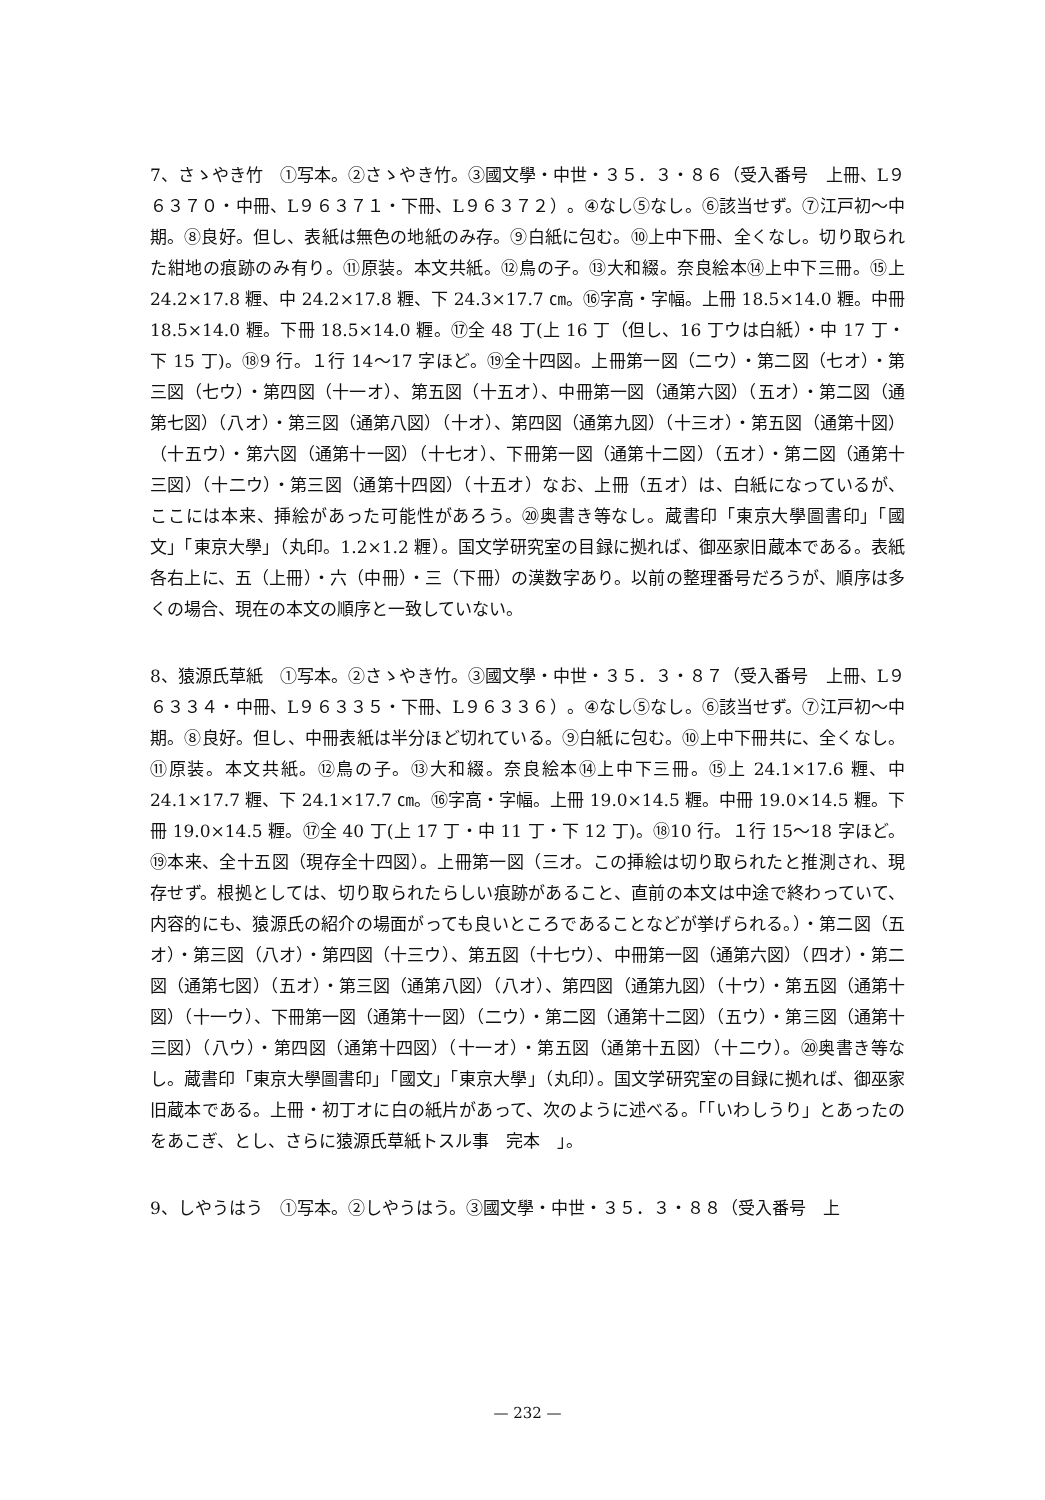7、さゝやき竹　①写本。②さゝやき竹。③國文學・中世・３５．３・８６（受入番号　上冊、L９６３７０・中冊、L９６３７１・下冊、L９６３７２）。④なし⑤なし。⑥該当せず。⑦江戸初〜中期。⑧良好。但し、表紙は無色の地紙のみ存。⑨白紙に包む。⑩上中下冊、全くなし。切り取られた紺地の痕跡のみ有り。⑪原装。本文共紙。⑫鳥の子。⑬大和綴。奈良絵本⑭上中下三冊。⑮上 24.2×17.8 糎、中 24.2×17.8 糎、下 24.3×17.7 ㎝。⑯字高・字幅。上冊 18.5×14.0 糎。中冊 18.5×14.0 糎。下冊 18.5×14.0 糎。⑰全 48 丁(上 16 丁（但し、16 丁ウは白紙）・中 17 丁・下 15 丁)。⑱9 行。１行 14〜17 字ほど。⑲全十四図。上冊第一図（二ウ）・第二図（七オ）・第三図（七ウ）・第四図（十一オ）、第五図（十五オ）、中冊第一図（通第六図）（五オ）・第二図（通第七図）（八オ）・第三図（通第八図）（十オ）、第四図（通第九図）（十三オ）・第五図（通第十図）（十五ウ）・第六図（通第十一図）（十七オ）、下冊第一図（通第十二図）（五オ）・第二図（通第十三図）（十二ウ）・第三図（通第十四図）（十五オ）なお、上冊（五オ）は、白紙になっているが、ここには本来、挿絵があった可能性があろう。⑳奥書き等なし。蔵書印「東京大學圖書印」「國文」「東京大學」（丸印。1.2×1.2 糎）。国文学研究室の目録に拠れば、御巫家旧蔵本である。表紙各右上に、五（上冊）・六（中冊）・三（下冊）の漢数字あり。以前の整理番号だろうが、順序は多くの場合、現在の本文の順序と一致していない。
8、猿源氏草紙　①写本。②さゝやき竹。③國文學・中世・３５．３・８７（受入番号　上冊、L９６３３４・中冊、L９６３３５・下冊、L９６３３６）。④なし⑤なし。⑥該当せず。⑦江戸初〜中期。⑧良好。但し、中冊表紙は半分ほど切れている。⑨白紙に包む。⑩上中下冊共に、全くなし。⑪原装。本文共紙。⑫鳥の子。⑬大和綴。奈良絵本⑭上中下三冊。⑮上 24.1×17.6 糎、中 24.1×17.7 糎、下 24.1×17.7 ㎝。⑯字高・字幅。上冊 19.0×14.5 糎。中冊 19.0×14.5 糎。下冊 19.0×14.5 糎。⑰全 40 丁(上 17 丁・中 11 丁・下 12 丁)。⑱10 行。１行 15〜18 字ほど。⑲本来、全十五図（現存全十四図）。上冊第一図（三オ。この挿絵は切り取られたと推測され、現存せず。根拠としては、切り取られたらしい痕跡があること、直前の本文は中途で終わっていて、内容的にも、猿源氏の紹介の場面がっても良いところであることなどが挙げられる。）・第二図（五オ）・第三図（八オ）・第四図（十三ウ）、第五図（十七ウ）、中冊第一図（通第六図）（四オ）・第二図（通第七図）（五オ）・第三図（通第八図）（八オ）、第四図（通第九図）（十ウ）・第五図（通第十図）（十一ウ）、下冊第一図（通第十一図）（二ウ）・第二図（通第十二図）（五ウ）・第三図（通第十三図）（八ウ）・第四図（通第十四図）（十一オ）・第五図（通第十五図）（十二ウ）。⑳奥書き等なし。蔵書印「東京大學圖書印」「國文」「東京大學」（丸印）。国文学研究室の目録に拠れば、御巫家旧蔵本である。上冊・初丁オに白の紙片があって、次のように述べる。「「いわしうり」とあったのをあこぎ、とし、さらに猿源氏草紙トスル事　完本　」。
9、しやうはう　①写本。②しやうはう。③國文學・中世・３５．３・８８（受入番号　上
— 232 —